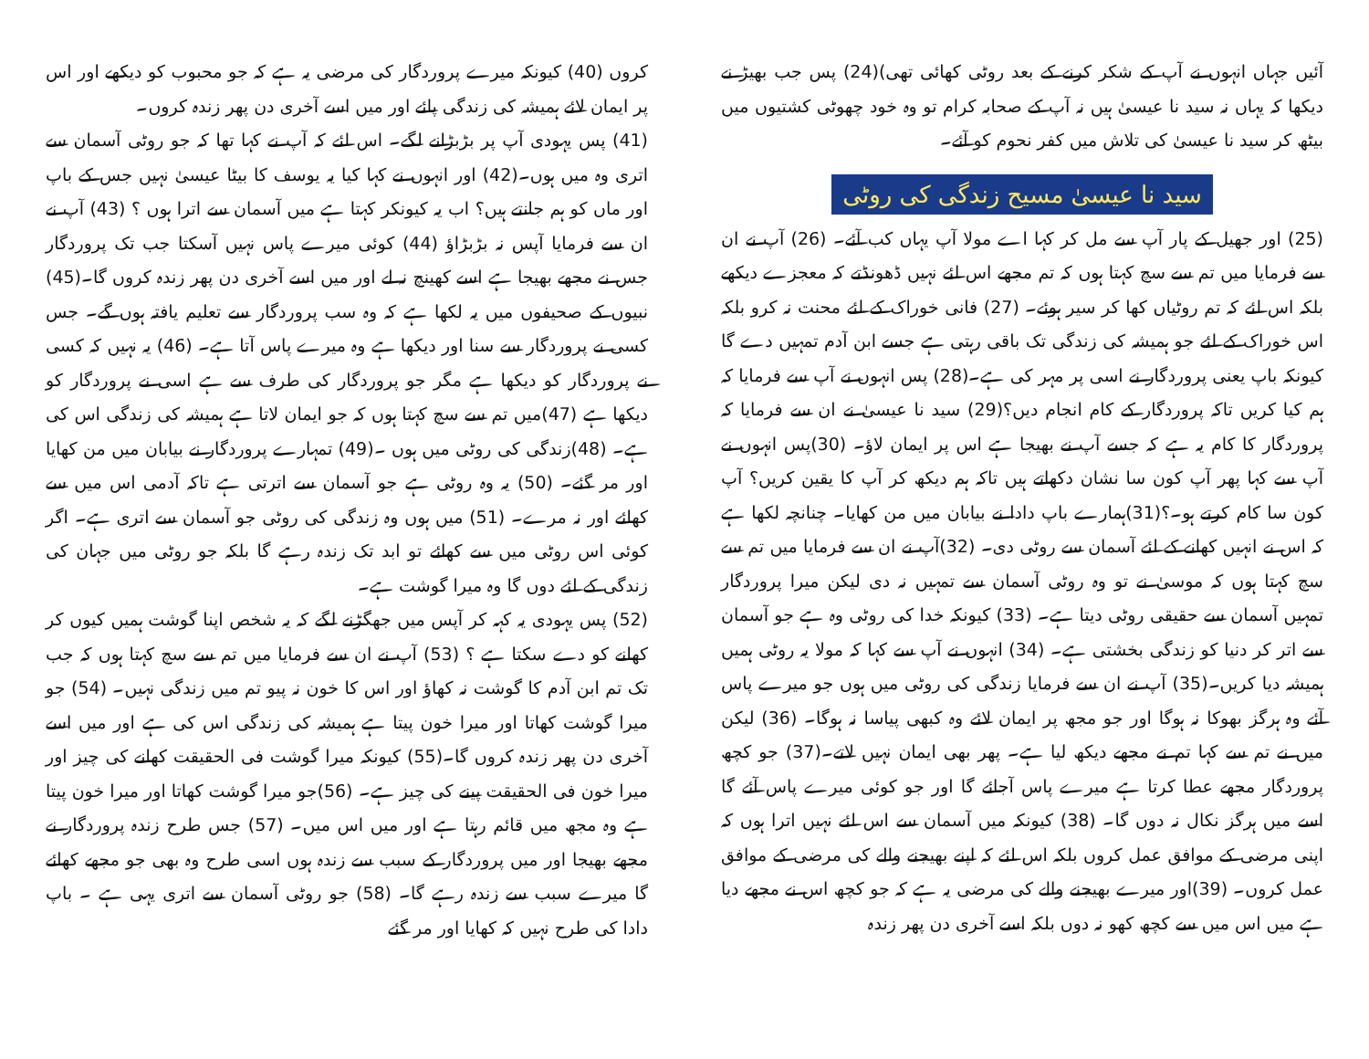آئیں جہاں انہوں نے آپ کے شکر کرنے کے بعد روٹی کھائی تھی)(24) پس جب بھیڑ نے دیکھا کہ یہاں نہ سید نا عیسیٰ ہیں نہ آپ کے صحابہ کرام تو وہ خود چھوٹی کشتیوں میں بیٹھ کر سید نا عیسیٰ کی تلاش میں کفر نحوم کو آئے۔
سید نا عیسیٰ مسیح زندگی کی روٹی
(25) اور جھیل کے پار آپ سے مل کر کہا اے مولا آپ یہاں کب آئے۔ (26) آپ نے ان سے فرمایا میں تم سے سچ کہتا ہوں کہ تم مجھے اس لئے نہیں ڈھونڈتے کہ معجزے دیکھے بلکہ اس لئے کہ تم روٹیاں کھا کر سیر ہوئے۔ (27) فانی خوراک کے لئے محنت نہ کرو بلکہ اس خوراک کے لئے جو ہمیشہ کی زندگی تک باقی رہتی ہے جسے ابن آدم تمہیں دے گا کیونکہ باپ یعنی پروردگار نے اسی پر مہر کی ہے۔(28) پس انہوں نے آپ سے فرمایا کہ ہم کیا کریں تاکہ پروردگار کے کام انجام دیں؟(29) سید نا عیسیٰ نے ان سے فرمایا کہ پروردگار کا کام یہ ہے کہ جسے آپ نے بھیجا ہے اس پر ایمان لاؤ۔ (30)پس انہوں نے آپ سے کہا پھر آپ کون سا نشان دکھاتے ہیں تاکہ ہم دیکھ کر آپ کا یقین کریں؟ آپ کون سا کام کرتے ہو۔؟(31)ہمارے باپ دادا نے بیابان میں من کھایا۔ چنانچہ لکھا ہے کہ اس نے انہیں کھانے کے لئے آسمان سے روٹی دی۔ (32)آپ نے ان سے فرمایا میں تم سے سچ کہتا ہوں کہ موسیٰ نے تو وہ روٹی آسمان سے تمہیں نہ دی لیکن میرا پروردگار تمہیں آسمان سے حقیقی روٹی دیتا ہے۔ (33) کیونکہ خدا کی روٹی وہ ہے جو آسمان سے اتر کر دنیا کو زندگی بخشتی ہے۔ (34) انہوں نے آپ سے کہا کہ مولا یہ روٹی ہمیں ہمیشہ دیا کریں۔(35) آپ نے ان سے فرمایا زندگی کی روٹی میں ہوں جو میرے پاس آئے وہ ہرگز بھوکا نہ ہوگا اور جو مجھ پر ایمان لائے وہ کبھی پیاسا نہ ہوگا۔ (36) لیکن میں نے تم سے کہا تم نے مجھے دیکھ لیا ہے۔ پھر بھی ایمان نہیں لاتے۔(37) جو کچھ پروردگار مجھے عطا کرتا ہے میرے پاس آجائے گا اور جو کوئی میرے پاس آئے گا اسے میں ہرگز نکال نہ دوں گا۔ (38) کیونکہ میں آسمان سے اس لئے نہیں اترا ہوں کہ اپنی مرضی کے موافق عمل کروں بلکہ اس لئے کہ اپنے بھیجنے والے کی مرضی کے موافق عمل کروں۔ (39)اور میرے بھیجنے والے کی مرضی یہ ہے کہ جو کچھ اس نے مجھے دیا ہے میں اس میں سے کچھ کھو نہ دوں بلکہ اسے آخری دن پھر زندہ
کروں (40) کیونکہ میرے پروردگار کی مرضی یہ ہے کہ جو محبوب کو دیکھے اور اس پر ایمان لائے ہمیشہ کی زندگی پائے اور میں اسے آخری دن پھر زندہ کروں۔
(41) پس یہودی آپ پر بڑبڑانے لگے۔ اس لئے کہ آپ نے کہا تھا کہ جو روٹی آسمان سے اتری وہ میں ہوں۔(42) اور انہوں نے کہا کیا یہ یوسف کا بیٹا عیسیٰ نہیں جس کے باپ اور ماں کو ہم جانتے ہیں؟ اب یہ کیونکر کہتا ہے میں آسمان سے اترا ہوں ؟ (43) آپ نے ان سے فرمایا آپس نہ بڑبڑاؤ (44) کوئی میرے پاس نہیں آسکتا جب تک پروردگار جس نے مجھے بھیجا ہے اسے کھینچ نہ لے اور میں اسے آخری دن پھر زندہ کروں گا۔(45) نبیوں کے صحیفوں میں یہ لکھا ہے کہ وہ سب پروردگار سے تعلیم یافتہ ہوں گے۔ جس کسی نے پروردگار سے سنا اور دیکھا ہے وہ میرے پاس آتا ہے۔ (46) یہ نہیں کہ کسی نے پروردگار کو دیکھا ہے مگر جو پروردگار کی طرف سے ہے اسی نے پروردگار کو دیکھا ہے (47)میں تم سے سچ کہتا ہوں کہ جو ایمان لاتا ہے ہمیشہ کی زندگی اس کی ہے۔ (48)زندگی کی روٹی میں ہوں ۔(49) تمہارے پروردگار نے بیابان میں من کھایا اور مر گئے۔ (50) یہ وہ روٹی ہے جو آسمان سے اترتی ہے تاکہ آدمی اس میں سے کھائے اور نہ مرے۔ (51) میں ہوں وہ زندگی کی روٹی جو آسمان سے اتری ہے۔ اگر کوئی اس روٹی میں سے کھائے تو ابد تک زندہ رہے گا بلکہ جو روٹی میں جہان کی زندگی کے لئے دوں گا وہ میرا گوشت ہے۔
(52) پس یہودی یہ کہہ کر آپس میں جھگڑنے لگے کہ یہ شخص اپنا گوشت ہمیں کیوں کر کھانے کو دے سکتا ہے ؟ (53) آپ نے ان سے فرمایا میں تم سے سچ کہتا ہوں کہ جب تک تم ابن آدم کا گوشت نہ کھاؤ اور اس کا خون نہ پیو تم میں زندگی نہیں۔ (54) جو میرا گوشت کھاتا اور میرا خون پیتا ہے ہمیشہ کی زندگی اس کی ہے اور میں اسے آخری دن پھر زندہ کروں گا۔(55) کیونکہ میرا گوشت فی الحقیقت کھانے کی چیز اور میرا خون فی الحقیقت پینے کی چیز ہے۔ (56)جو میرا گوشت کھاتا اور میرا خون پیتا ہے وہ مجھ میں قائم رہتا ہے اور میں اس میں۔ (57) جس طرح زندہ پروردگار نے مجھے بھیجا اور میں پروردگار کے سبب سے زندہ ہوں اسی طرح وہ بھی جو مجھے کھائے گا میرے سبب سے زندہ رہے گا۔ (58) جو روٹی آسمان سے اتری یہی ہے ۔ باپ دادا کی طرح نہیں کہ کھایا اور مر گئے